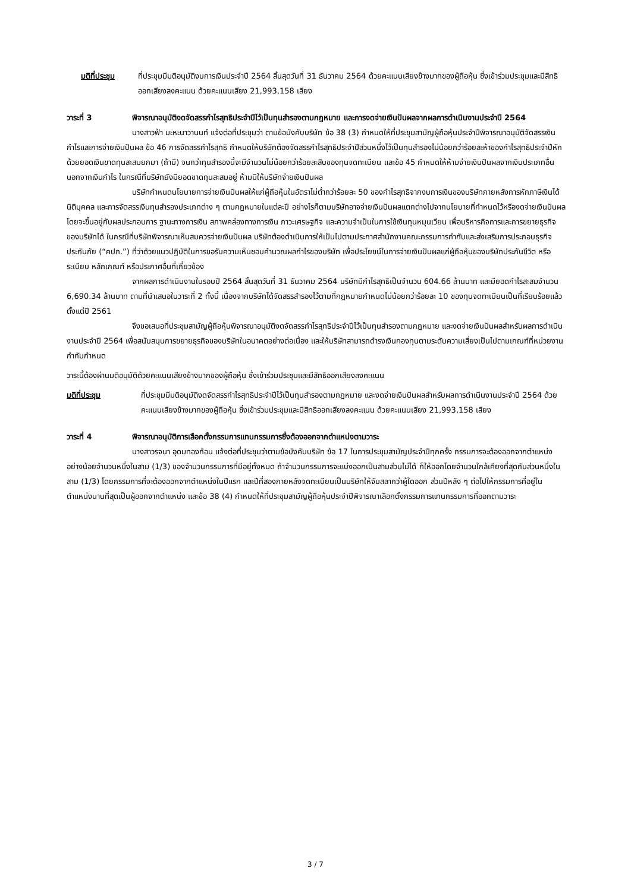มติที่ประชุม ที่ประชุมมีมติอนุมัติงบการเงินประจำปี 2564 สิ้นสุดวันที่ 31 ธันวาคม 2564 ด้วยคะแนนเสียงข้างมากของผู้ถือหุ้น ซึ่งเข้าร่วมประชุมและมีสิทธิออกเสียงลงคะแนน ด้วยคะแนนเสียง 21,993,158 เสียง
วาระที่ 3 พิจารณาอนุมัติงดจัดสรรกำไรสุทธิประจำปีไว้เป็นทุนสำรองตามกฎหมาย และการงดจ่ายเงินปันผลจากผลการดำเนินงานประจำปี 2564
นางสาวฟ้า มะหะนาวานนท์ แจ้งต่อที่ประชุมว่า ตามข้อบังคับบริษัท ข้อ 38 (3) กำหนดให้ที่ประชุมสามัญผู้ถือหุ้นประจำปีพิจารณาอนุมัติจัดสรรเงินกำไรและการจ่ายเงินปันผล ข้อ 46 การจัดสรรกำไรสุทธิ กำหนดให้บริษัทต้องจัดสรรกำไรสุทธิประจำปีส่วนหนึ่งไว้เป็นทุนสำรองไม่น้อยกว่าร้อยละห้าของกำไรสุทธิประจำปีหักด้วยยอดเงินขาดทุนสะสมยกมา (ถ้ามี) จนกว่าทุนสำรองนี้จะมีจำนวนไม่น้อยกว่าร้อยละสิบของทุนจดทะเบียน และข้อ 45 กำหนดให้ห้ามจ่ายเงินปันผลจากเงินประเภทอื่นนอกจากเงินกำไร ในกรณีที่บริษัทยังมียอดขาดทุนสะสมอยู่ ห้ามมิให้บริษัทจ่ายเงินปันผล
บริษัทกำหนดนโยบายการจ่ายเงินปันผลให้แก่ผู้ถือหุ้นในอัตราไม่ต่ำกว่าร้อยละ 50 ของกำไรสุทธิจากงบการเงินของบริษัทภายหลังการหักภาษีเงินได้นิติบุคคล และการจัดสรรเงินทุนสำรองประเภทต่าง ๆ ตามกฎหมายในแต่ละปี อย่างไรก็ตามบริษัทอาจจ่ายเงินปันผลแตกต่างไปจากนโยบายที่กำหนดไว้หรืองดจ่ายเงินปันผล โดยจะขึ้นอยู่กับผลประกอบการ ฐานะทางการเงิน สภาพคล่องทางการเงิน ภาวะเศรษฐกิจ และความจำเป็นในการใช้เงินทุนหมุนเวียน เพื่อบริหารกิจการและการขยายธุรกิจของบริษัทได้ ในกรณีที่บริษัทพิจารณาเห็นสมควรจ่ายเงินปันผล บริษัทต้องดำเนินการให้เป็นไปตามประกาศสำนักงานคณะกรรมการกำกับและส่งเสริมการประกอบธุรกิจประกันภัย (“คปภ.”) ที่ว่าด้วยแนวปฏิบัติในการขอรับความเห็นชอบคำนวณผลกำไรของบริษัท เพื่อประโยชน์ในการจ่ายเงินปันผลแก่ผู้ถือหุ้นของบริษัทประกันชีวิต หรือระเบียบ หลักเกณฑ์ หรือประกาศอื่นที่เกี่ยวข้อง
จากผลการดำเนินงานในรอบปี 2564 สิ้นสุดวันที่ 31 ธันวาคม 2564 บริษัทมีกำไรสุทธิเป็นจำนวน 604.66 ล้านบาท และมียอดกำไรสะสมจำนวน 6,690.34 ล้านบาท ตามที่นำเสนอในวาระที่ 2 ทั้งนี้ เนื่องจากบริษัทได้จัดสรรสำรองไว้ตามที่กฎหมายกำหนดไม่น้อยกว่าร้อยละ 10 ของทุนจดทะเบียนเป็นที่เรียบร้อยแล้วตั้งแต่ปี 2561
จึงขอเสนอที่ประชุมสามัญผู้ถือหุ้นพิจารณาอนุมัติงดจัดสรรกำไรสุทธิประจำปีไว้เป็นทุนสำรองตามกฎหมาย และงดจ่ายเงินปันผลสำหรับผลการดำเนินงานประจำปี 2564 เพื่อสนับสนุนการขยายธุรกิจของบริษัทในอนาคตอย่างต่อเนื่อง และให้บริษัทสามารถดำรงเงินกองทุนตามระดับความเสี่ยงเป็นไปตามเกณฑ์ที่หน่วยงานกำกับกำหนด
วาระนี้ต้องผ่านมติอนุมัติด้วยคะแนนเสียงข้างมากของผู้ถือหุ้น ซึ่งเข้าร่วมประชุมและมีสิทธิออกเสียงลงคะแนน
มติที่ประชุม ที่ประชุมมีมติอนุมัติงดจัดสรรกำไรสุทธิประจำปีไว้เป็นทุนสำรองตามกฎหมาย และงดจ่ายเงินปันผลสำหรับผลการดำเนินงานประจำปี 2564 ด้วยคะแนนเสียงข้างมากของผู้ถือหุ้น ซึ่งเข้าร่วมประชุมและมีสิทธิออกเสียงลงคะแนน ด้วยคะแนนเสียง 21,993,158 เสียง
วาระที่ 4 พิจารณาอนุมัติการเลือกตั้งกรรมการแทนกรรมการซึ่งต้องออกจากตำแหน่งตามวาระ
นางสาวรจนา อุดมทองก้อน แจ้งต่อที่ประชุมว่าตามข้อบังคับบริษัท ข้อ 17 ในการประชุมสามัญประจำปีทุกครั้ง กรรมการจะต้องออกจากตำแหน่งอย่างน้อยจำนวนหนึ่งในสาม (1/3) ของจำนวนกรรมการที่มีอยู่ทั้งหมด ถ้าจำนวนกรรมการจะแบ่งออกเป็นสามส่วนไม่ได้ ก็ให้ออกโดยจำนวนใกล้เคียงที่สุดกับส่วนหนึ่งในสาม (1/3) โดยกรรมการที่จะต้องออกจากตำแหน่งในปีแรก และปีที่สองภายหลังจดทะเบียนเป็นบริษัทให้จับสลากว่าผู้ใดออก ส่วนปีหลัง ๆ ต่อไปให้กรรมการที่อยู่ในตำแหน่งนานที่สุดเป็นผู้ออกจากตำแหน่ง และข้อ 38 (4) กำหนดให้ที่ประชุมสามัญผู้ถือหุ้นประจำปีพิจารณาเลือกตั้งกรรมการแทนกรรมการที่ออกตามวาระ
3 / 7